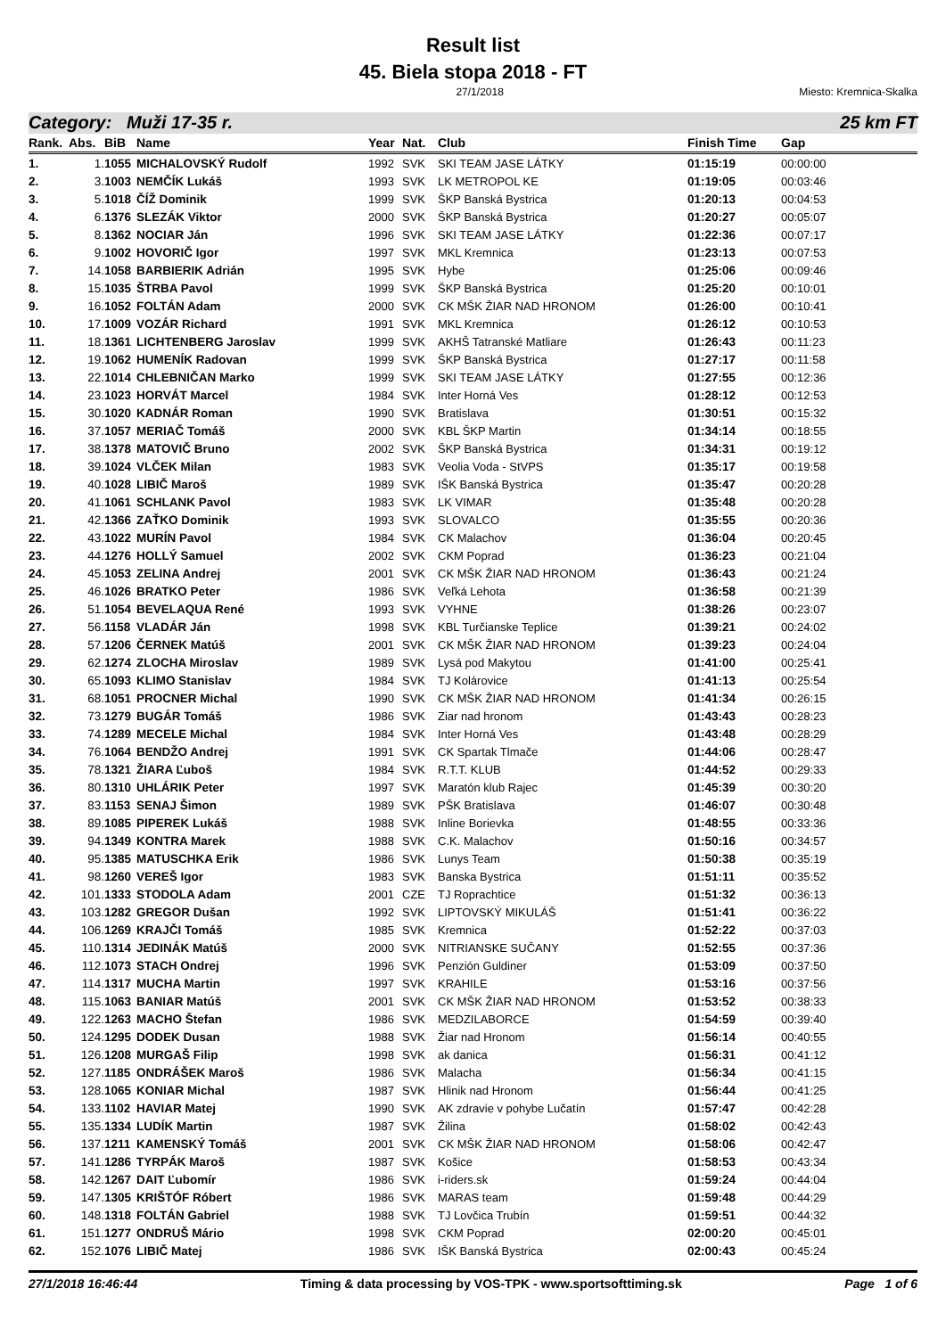Result list
45. Biela stopa 2018 - FT
27/1/2018 Miesto: Kremnica-Skalka
Category: Muži 17-35 r. 25 km FT
| Rank. | Abs. | BiB | Name | Year | Nat. | Club | Finish Time | Gap |
| --- | --- | --- | --- | --- | --- | --- | --- | --- |
| 1. | 1. | 1055 | MICHALOVSKÝ Rudolf | 1992 | SVK | SKI TEAM JASE LÁTKY | 01:15:19 | 00:00:00 |
| 2. | 3. | 1003 | NEMČÍK Lukáš | 1993 | SVK | LK METROPOL KE | 01:19:05 | 00:03:46 |
| 3. | 5. | 1018 | ČÍŽ Dominik | 1999 | SVK | ŠKP Banská Bystrica | 01:20:13 | 00:04:53 |
| 4. | 6. | 1376 | SLEZÁK Viktor | 2000 | SVK | ŠKP Banská Bystrica | 01:20:27 | 00:05:07 |
| 5. | 8. | 1362 | NOCIAR Ján | 1996 | SVK | SKI TEAM JASE LÁTKY | 01:22:36 | 00:07:17 |
| 6. | 9. | 1002 | HOVORIČ Igor | 1997 | SVK | MKL Kremnica | 01:23:13 | 00:07:53 |
| 7. | 14. | 1058 | BARBIERIK Adrián | 1995 | SVK | Hybe | 01:25:06 | 00:09:46 |
| 8. | 15. | 1035 | ŠTRBA Pavol | 1999 | SVK | ŠKP Banská Bystrica | 01:25:20 | 00:10:01 |
| 9. | 16. | 1052 | FOLTÁN Adam | 2000 | SVK | CK MŠK ŽIAR NAD HRONOM | 01:26:00 | 00:10:41 |
| 10. | 17. | 1009 | VOZÁR Richard | 1991 | SVK | MKL Kremnica | 01:26:12 | 00:10:53 |
| 11. | 18. | 1361 | LICHTENBERG Jaroslav | 1999 | SVK | AKHŠ Tatranské Matliare | 01:26:43 | 00:11:23 |
| 12. | 19. | 1062 | HUMENÍK Radovan | 1999 | SVK | ŠKP Banská Bystrica | 01:27:17 | 00:11:58 |
| 13. | 22. | 1014 | CHLEBNIČAN Marko | 1999 | SVK | SKI TEAM JASE LÁTKY | 01:27:55 | 00:12:36 |
| 14. | 23. | 1023 | HORVÁT Marcel | 1984 | SVK | Inter Horná Ves | 01:28:12 | 00:12:53 |
| 15. | 30. | 1020 | KADNÁR Roman | 1990 | SVK | Bratislava | 01:30:51 | 00:15:32 |
| 16. | 37. | 1057 | MERIAČ Tomáš | 2000 | SVK | KBL ŠKP Martin | 01:34:14 | 00:18:55 |
| 17. | 38. | 1378 | MATOVIČ Bruno | 2002 | SVK | ŠKP Banská Bystrica | 01:34:31 | 00:19:12 |
| 18. | 39. | 1024 | VLČEK Milan | 1983 | SVK | Veolia Voda - StVPS | 01:35:17 | 00:19:58 |
| 19. | 40. | 1028 | LIBIČ Maroš | 1989 | SVK | IŠK Banská Bystrica | 01:35:47 | 00:20:28 |
| 20. | 41. | 1061 | SCHLANK Pavol | 1983 | SVK | LK VIMAR | 01:35:48 | 00:20:28 |
| 21. | 42. | 1366 | ZAŤKO Dominik | 1993 | SVK | SLOVALCO | 01:35:55 | 00:20:36 |
| 22. | 43. | 1022 | MURÍN Pavol | 1984 | SVK | CK Malachov | 01:36:04 | 00:20:45 |
| 23. | 44. | 1276 | HOLLÝ Samuel | 2002 | SVK | CKM Poprad | 01:36:23 | 00:21:04 |
| 24. | 45. | 1053 | ZELINA Andrej | 2001 | SVK | CK MŠK ŽIAR NAD HRONOM | 01:36:43 | 00:21:24 |
| 25. | 46. | 1026 | BRATKO Peter | 1986 | SVK | Veľká Lehota | 01:36:58 | 00:21:39 |
| 26. | 51. | 1054 | BEVELAQUA René | 1993 | SVK | VYHNE | 01:38:26 | 00:23:07 |
| 27. | 56. | 1158 | VLADÁR Ján | 1998 | SVK | KBL Turčianske Teplice | 01:39:21 | 00:24:02 |
| 28. | 57. | 1206 | ČERNEK Matúš | 2001 | SVK | CK MŠK ŽIAR NAD HRONOM | 01:39:23 | 00:24:04 |
| 29. | 62. | 1274 | ZLOCHA Miroslav | 1989 | SVK | Lysá pod Makytou | 01:41:00 | 00:25:41 |
| 30. | 65. | 1093 | KLIMO Stanislav | 1984 | SVK | TJ Kolárovice | 01:41:13 | 00:25:54 |
| 31. | 68. | 1051 | PROCNER Michal | 1990 | SVK | CK MŠK ŽIAR NAD HRONOM | 01:41:34 | 00:26:15 |
| 32. | 73. | 1279 | BUGÁR Tomáš | 1986 | SVK | Ziar nad hronom | 01:43:43 | 00:28:23 |
| 33. | 74. | 1289 | MECELE Michal | 1984 | SVK | Inter Horná Ves | 01:43:48 | 00:28:29 |
| 34. | 76. | 1064 | BENDŽO Andrej | 1991 | SVK | CK Spartak Tlmače | 01:44:06 | 00:28:47 |
| 35. | 78. | 1321 | ŽIARA Ľuboš | 1984 | SVK | R.T.T. KLUB | 01:44:52 | 00:29:33 |
| 36. | 80. | 1310 | UHLÁRIK Peter | 1997 | SVK | Maratón klub Rajec | 01:45:39 | 00:30:20 |
| 37. | 83. | 1153 | SENAJ Šimon | 1989 | SVK | PŠK Bratislava | 01:46:07 | 00:30:48 |
| 38. | 89. | 1085 | PIPEREK Lukáš | 1988 | SVK | Inline Borievka | 01:48:55 | 00:33:36 |
| 39. | 94. | 1349 | KONTRA Marek | 1988 | SVK | C.K. Malachov | 01:50:16 | 00:34:57 |
| 40. | 95. | 1385 | MATUSCHKA Erik | 1986 | SVK | Lunys Team | 01:50:38 | 00:35:19 |
| 41. | 98. | 1260 | VEREŠ Igor | 1983 | SVK | Banska Bystrica | 01:51:11 | 00:35:52 |
| 42. | 101. | 1333 | STODOLA Adam | 2001 | CZE | TJ Roprachtice | 01:51:32 | 00:36:13 |
| 43. | 103. | 1282 | GREGOR Dušan | 1992 | SVK | LIPTOVSKÝ MIKULÁŠ | 01:51:41 | 00:36:22 |
| 44. | 106. | 1269 | KRAJČI Tomáš | 1985 | SVK | Kremnica | 01:52:22 | 00:37:03 |
| 45. | 110. | 1314 | JEDINÁK Matúš | 2000 | SVK | NITRIANSKE SUČANY | 01:52:55 | 00:37:36 |
| 46. | 112. | 1073 | STACH Ondrej | 1996 | SVK | Penzión Guldiner | 01:53:09 | 00:37:50 |
| 47. | 114. | 1317 | MUCHA Martin | 1997 | SVK | KRAHILE | 01:53:16 | 00:37:56 |
| 48. | 115. | 1063 | BANIAR Matúš | 2001 | SVK | CK MŠK ŽIAR NAD HRONOM | 01:53:52 | 00:38:33 |
| 49. | 122. | 1263 | MACHO Štefan | 1986 | SVK | MEDZILABORCE | 01:54:59 | 00:39:40 |
| 50. | 124. | 1295 | DODEK Dusan | 1988 | SVK | Žiar nad Hronom | 01:56:14 | 00:40:55 |
| 51. | 126. | 1208 | MURGAŠ Filip | 1998 | SVK | ak danica | 01:56:31 | 00:41:12 |
| 52. | 127. | 1185 | ONDRÁŠEK Maroš | 1986 | SVK | Malacha | 01:56:34 | 00:41:15 |
| 53. | 128. | 1065 | KONIAR Michal | 1987 | SVK | Hlinik nad Hronom | 01:56:44 | 00:41:25 |
| 54. | 133. | 1102 | HAVIAR Matej | 1990 | SVK | AK zdravie v pohybe Lučatín | 01:57:47 | 00:42:28 |
| 55. | 135. | 1334 | LUDÍK Martin | 1987 | SVK | Žilina | 01:58:02 | 00:42:43 |
| 56. | 137. | 1211 | KAMENSKÝ Tomáš | 2001 | SVK | CK MŠK ŽIAR NAD HRONOM | 01:58:06 | 00:42:47 |
| 57. | 141. | 1286 | TYRPÁK Maroš | 1987 | SVK | Košice | 01:58:53 | 00:43:34 |
| 58. | 142. | 1267 | DAIT Ľubomír | 1986 | SVK | i-riders.sk | 01:59:24 | 00:44:04 |
| 59. | 147. | 1305 | KRIŠTÓF Róbert | 1986 | SVK | MARAS team | 01:59:48 | 00:44:29 |
| 60. | 148. | 1318 | FOLTÁN Gabriel | 1988 | SVK | TJ Lovčica Trubín | 01:59:51 | 00:44:32 |
| 61. | 151. | 1277 | ONDRUŠ Mário | 1998 | SVK | CKM Poprad | 02:00:20 | 00:45:01 |
| 62. | 152. | 1076 | LIBIČ Matej | 1986 | SVK | IŠK Banská Bystrica | 02:00:43 | 00:45:24 |
27/1/2018 16:46:44 Timing & data processing by VOS-TPK - www.sportsofttiming.sk Page 1 of 6